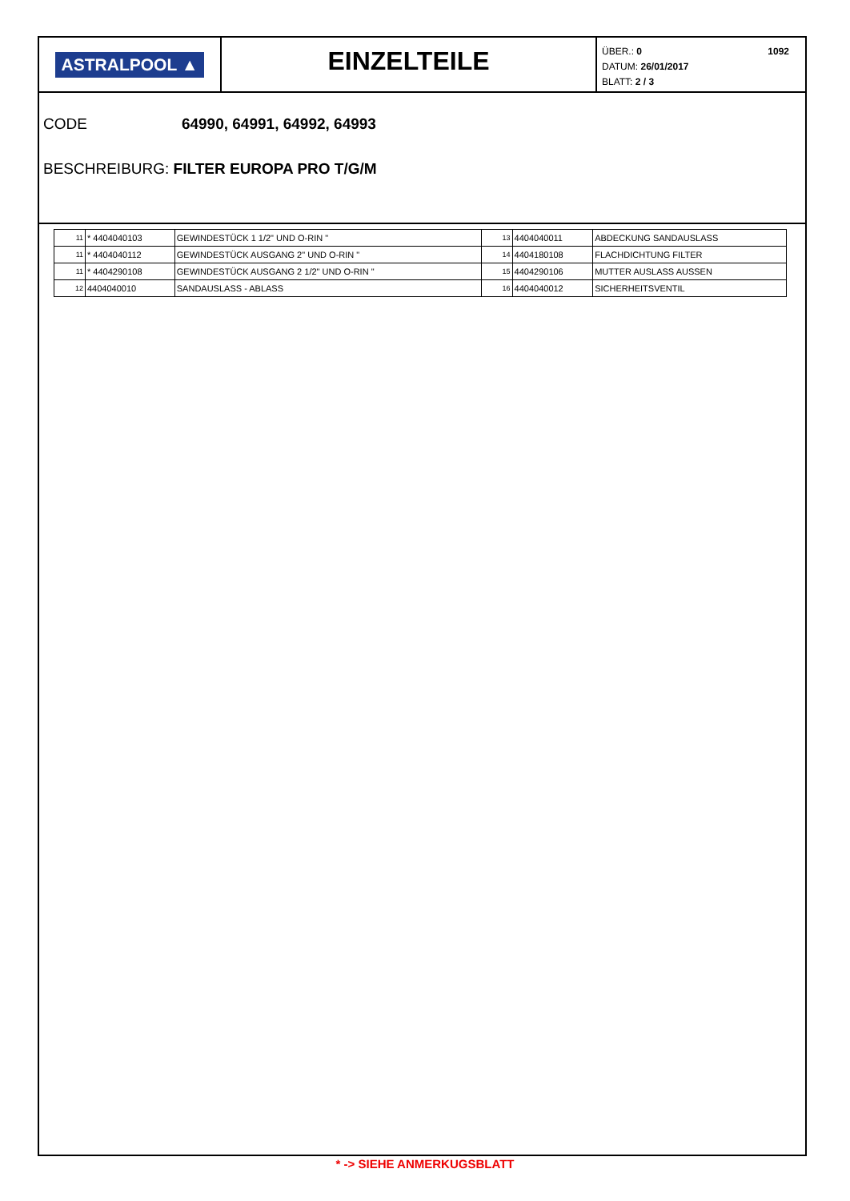ASTRALPOOL ▲
EINZELTEILE
1092 ÜBER.: 0
DATUM: 26/01/2017
BLATT: 2 / 3
CODE 64990, 64991, 64992, 64993
BESCHREIBURG: FILTER EUROPA PRO T/G/M
| 11 | * 4404040103 | GEWINDESTÜCK 1 1/2" UND O-RIN " | 13 | 4404040011 | ABDECKUNG SANDAUSLASS |
| 11 | * 4404040112 | GEWINDESTÜCK AUSGANG 2" UND O-RIN " | 14 | 4404180108 | FLACHDICHTUNG FILTER |
| 11 | * 4404290108 | GEWINDESTÜCK AUSGANG 2 1/2" UND O-RIN " | 15 | 4404290106 | MUTTER AUSLASS AUSSEN |
| 12 | 4404040010 | SANDAUSLASS - ABLASS | 16 | 4404040012 | SICHERHEITSVENTIL |
* -> SIEHE ANMERKUGSBLATT